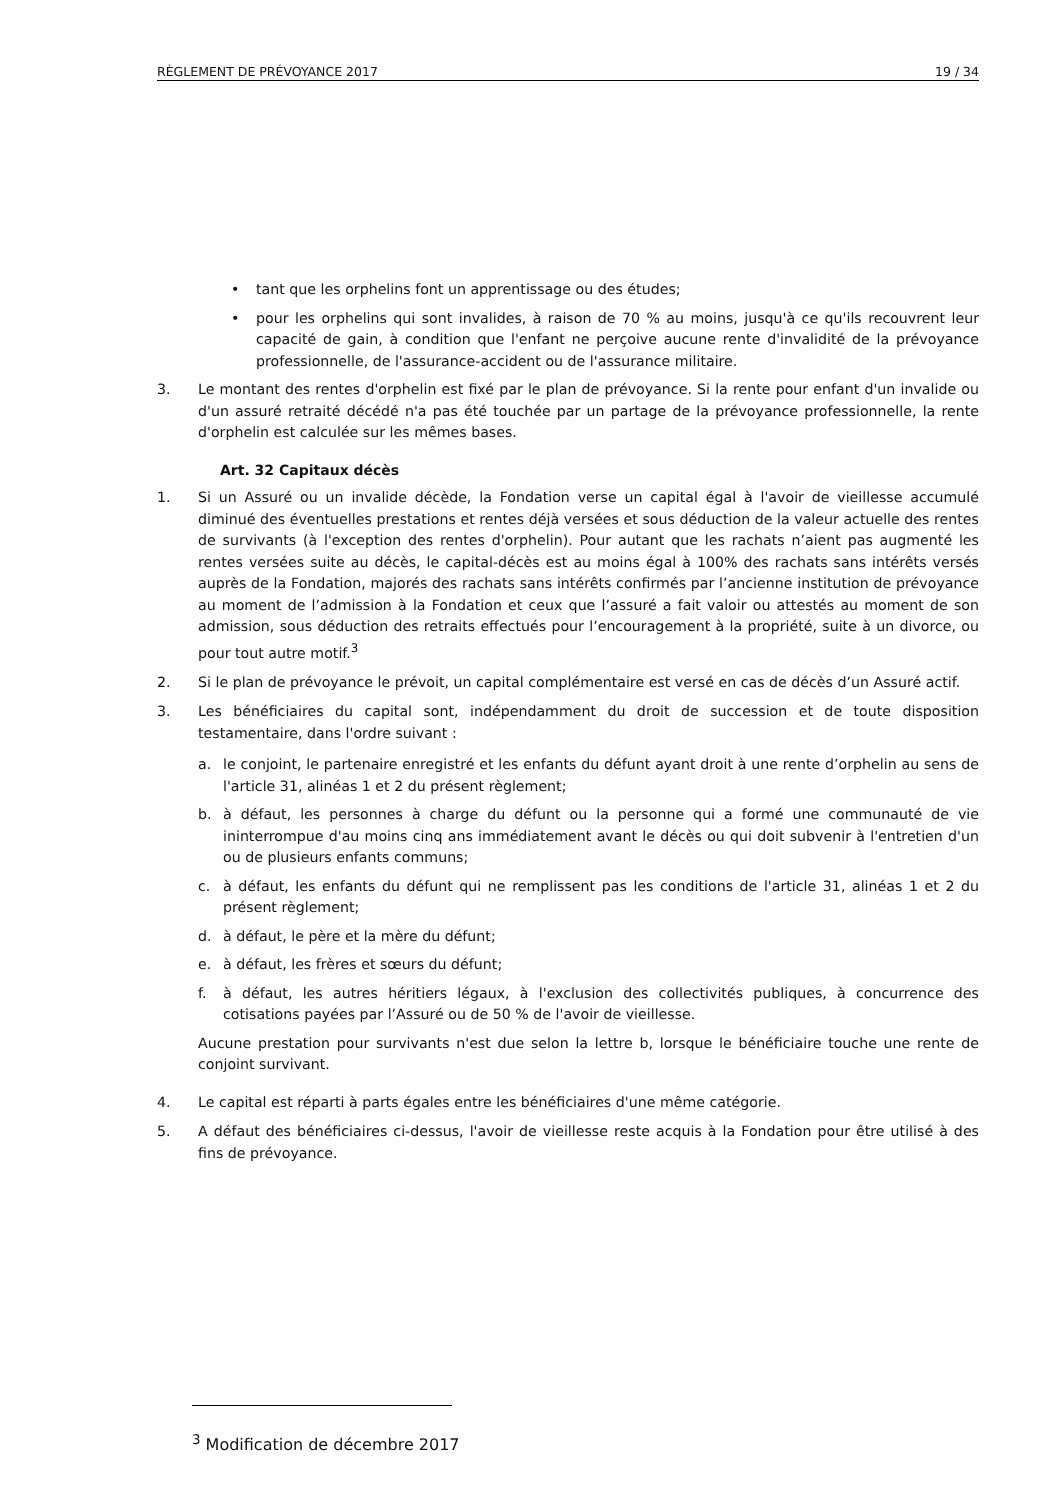RÈGLEMENT DE PRÉVOYANCE 2017 19 / 34
• tant que les orphelins font un apprentissage ou des études;
• pour les orphelins qui sont invalides, à raison de 70 % au moins, jusqu'à ce qu'ils recouvrent leur capacité de gain, à condition que l'enfant ne perçoive aucune rente d'invalidité de la prévoyance professionnelle, de l'assurance-accident ou de l'assurance militaire.
3. Le montant des rentes d'orphelin est fixé par le plan de prévoyance. Si la rente pour enfant d'un invalide ou d'un assuré retraité décédé n'a pas été touchée par un partage de la prévoyance professionnelle, la rente d'orphelin est calculée sur les mêmes bases.
Art. 32 Capitaux décès
1. Si un Assuré ou un invalide décède, la Fondation verse un capital égal à l'avoir de vieillesse accumulé diminué des éventuelles prestations et rentes déjà versées et sous déduction de la valeur actuelle des rentes de survivants (à l'exception des rentes d'orphelin). Pour autant que les rachats n’aient pas augmenté les rentes versées suite au décès, le capital-décès est au moins égal à 100% des rachats sans intérêts versés auprès de la Fondation, majorés des rachats sans intérêts confirmés par l’ancienne institution de prévoyance au moment de l’admission à la Fondation et ceux que l’assuré a fait valoir ou attestés au moment de son admission, sous déduction des retraits effectués pour l’encouragement à la propriété, suite à un divorce, ou pour tout autre motif.<sup>3</sup>
2. Si le plan de prévoyance le prévoit, un capital complémentaire est versé en cas de décès d’un Assuré actif.
3. Les bénéficiaires du capital sont, indépendamment du droit de succession et de toute disposition testamentaire, dans l'ordre suivant :
a. le conjoint, le partenaire enregistré et les enfants du défunt ayant droit à une rente d’orphelin au sens de l'article 31, alinéas 1 et 2 du présent règlement;
b. à défaut, les personnes à charge du défunt ou la personne qui a formé une communauté de vie ininterrompue d'au moins cinq ans immédiatement avant le décès ou qui doit subvenir à l'entretien d'un ou de plusieurs enfants communs;
c. à défaut, les enfants du défunt qui ne remplissent pas les conditions de l'article 31, alinéas 1 et 2 du présent règlement;
d. à défaut, le père et la mère du défunt;
e. à défaut, les frères et sœurs du défunt;
f. à défaut, les autres héritiers légaux, à l'exclusion des collectivités publiques, à concurrence des cotisations payées par l’Assuré ou de 50 % de l'avoir de vieillesse.
Aucune prestation pour survivants n'est due selon la lettre b, lorsque le bénéficiaire touche une rente de conjoint survivant.
4. Le capital est réparti à parts égales entre les bénéficiaires d'une même catégorie.
5. A défaut des bénéficiaires ci-dessus, l'avoir de vieillesse reste acquis à la Fondation pour être utilisé à des fins de prévoyance.
<sup>3</sup> Modification de décembre 2017